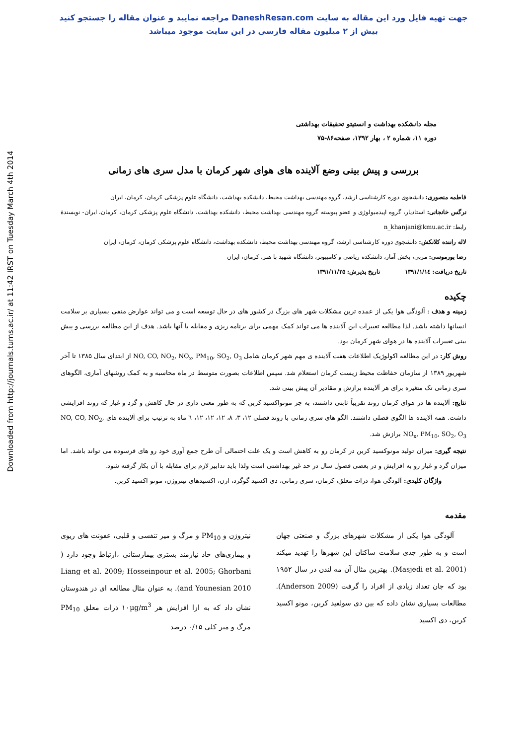جهت تهیه فایل ورد این مقاله به سایت DaneshResan.com مراجعه نمایید و عنوان مقاله را جستجو کنید
بیش از ۲ میلیون مقاله فارسی در این سایت موجود میباشد
Downloaded from http://journals.tums.ac.ir/ at 11:42 IRST on Tuesday March 4th 2014
مجله دانشکده بهداشت و انستیتو تحقیقات بهداشتی
دوره ۱۱، شماره ۲ ، بهار ۱۳۹۲، صفحه۸۶-۷۵
بررسی و پیش بینی وضع آلاینده های هوای شهر کرمان با مدل سری های زمانی
فاطمه منصوری: دانشجوی دوره کارشناسی ارشد، گروه مهندسی بهداشت محیط، دانشکده بهداشت، دانشگاه علوم پزشکی کرمان، کرمان، ایران
نرگس خانجانی: استادیار، گروه اپیدمیولوژی و عضو پیوسته گروه مهندسی بهداشت محیط، دانشکده بهداشت، دانشگاه علوم پزشکی کرمان، کرمان، ایران- نویسندهٔ رابط: n_khanjani@kmu.ac.ir
لاله راننده کلانکش: دانشجوی دوره کارشناسی ارشد، گروه مهندسی بهداشت محیط، دانشکده بهداشت، دانشگاه علوم پزشکی کرمان، کرمان، ایران
رضا پورموسی: مربی، بخش آمار، دانشکده ریاضی و کامپیوتر، دانشگاه شهید با هنر، کرمان، ایران
تاریخ دریافت: ۱۳۹۱/۱/۱٤ تاریخ پذیرش: ۱۳۹۱/۱۱/۲۵
چکیده
زمینه و هدف : آلودگی هوا یکی از عمده ترین مشکلات شهر های بزرگ در کشور های در حال توسعه است و می تواند عوارض منفی بسیاری بر سلامت انسانها داشته باشد. لذا مطالعه تغییرات این آلاینده ها می تواند کمک مهمی برای برنامه ریزی و مقابله با آنها باشد. هدف از این مطالعه بررسی و پیش بینی تغییرات آلاینده ها در هوای شهر کرمان بود.
روش کار: در این مطالعه اکولوژیک اطلاعات هفت آلاینده ی مهم شهر کرمان شامل NO, CO, NO<sub>2</sub>, NO<sub>x</sub>, PM<sub>10</sub>, SO<sub>2</sub>, O<sub>3</sub> از ابتدای سال ۱۳۸۵ تا آخر شهریور ۱۳۸۹ از سازمان حفاظت محیط زیست کرمان استعلام شد. سپس اطلاعات بصورت متوسط در ماه محاسبه و به کمک روشهای آماری، الگوهای سری زمانی تک متغیره برای هر آلاینده برازش و مقادیر آن پیش بینی شد.
نتایج: آلاینده ها در هوای کرمان روند تقریباً ثابتی داشتند، به جز مونواکسید کربن که به طور معنی داری در حال کاهش و گرد و غبار که روند افزایشی داشت. همه آلاینده ها الگوی فصلی داشتند. الگو های سری زمانی با روند فصلی ۱۲، ۳، ۸، ۱۲، ۱۲، ۱۲، ٦ ماه به ترتیب برای آلاینده های NO, CO, NO<sub>2</sub>, NO<sub>x</sub>, PM<sub>10</sub>, SO<sub>2</sub>, O<sub>3</sub> برازش شد.
نتیجه گیری: میزان تولید مونوکسید کربن در کرمان رو به کاهش است و یک علت احتمالی آن طرح جمع آوری خود رو های فرسوده می تواند باشد. اما میزان گرد و غبار رو به افزایش و در بعضی فصول سال در حد غیر بهداشتی است ولذا باید تدابیر لازم برای مقابله با آن بکار گرفته شود.
واژگان کلیدی: آلودگی هوا، ذرات معلق، کرمان، سری زمانی، دی اکسید گوگرد، ازن، اکسیدهای نیتروژن، مونو اکسید کربن.
مقدمه
آلودگی هوا یکی از مشکلات شهرهای بزرگ و صنعتی جهان است و به طور جدی سلامت ساکنان این شهرها را تهدید میکند (Masjedi et al. 2001). بهترین مثال آن مه لندن در سال ۱۹۵۲ بود که جان تعداد زیادی از افراد را گرفت (Anderson 2009). مطالعات بسیاری نشان داده که بین دی سولفید کربن، مونو اکسید کربن، دی اکسید
نیتروژن و PM<sub>10</sub> و مرگ و میر تنفسی و قلبی، عفونت های ریوی و بیماری‌های حاد نیازمند بستری بیمارستانی ،ارتباط وجود دارد ( Liang et al. 2009; Hosseinpour et al. 2005; Ghorbani and Younesian 2010). به عنوان مثال مطالعه ای در هندوستان نشان داد که به ازا افزایش هر ۱۰µg/m<sup>3</sup> ذرات معلق PM<sub>10</sub> مرگ و میر کلی ۰/۱۵ درصد